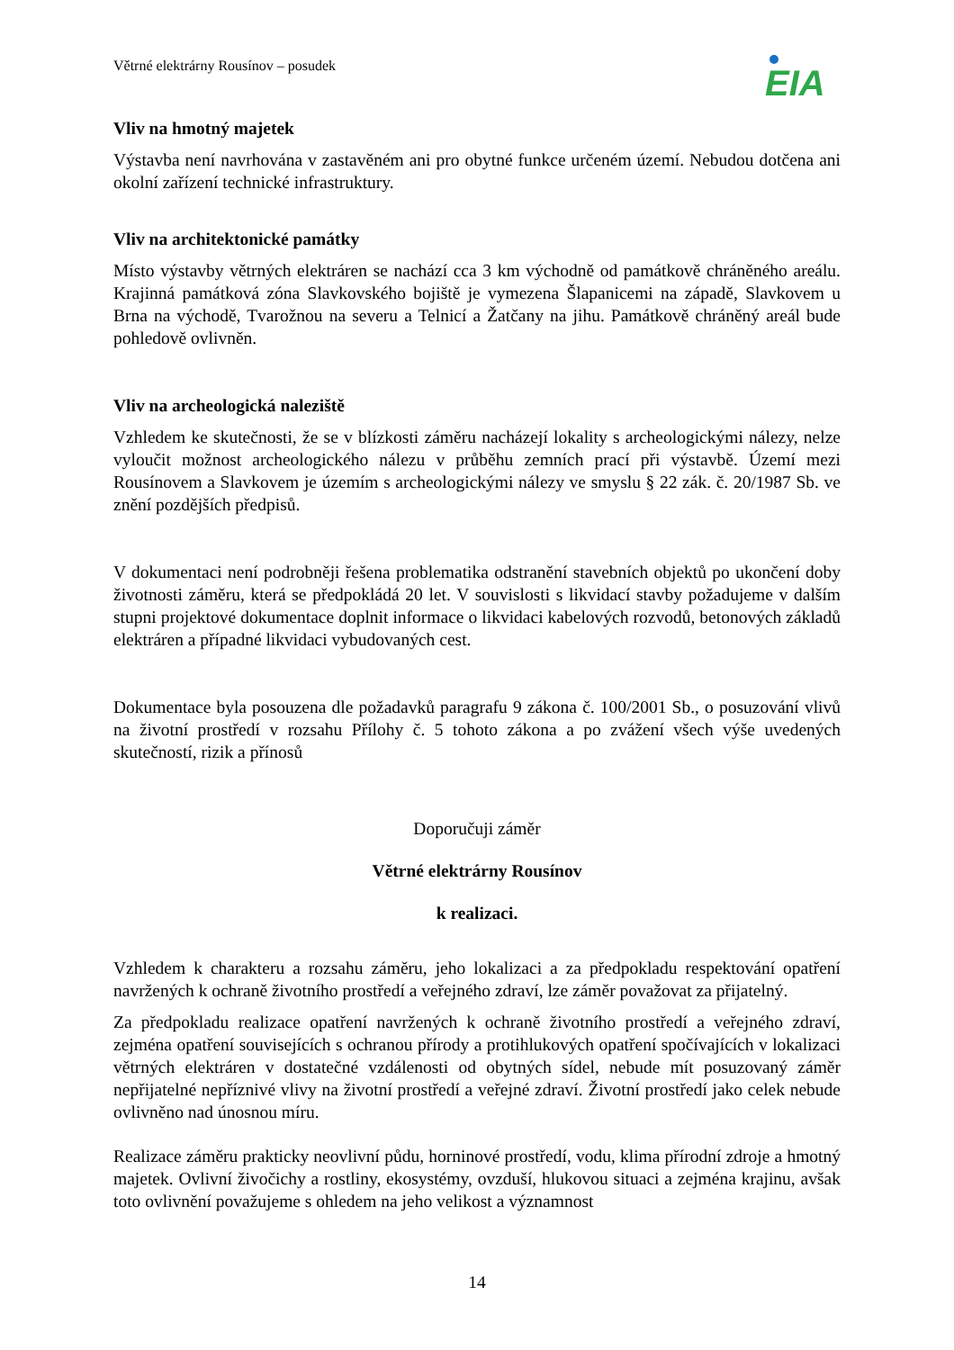Větrné elektrárny Rousínov – posudek
EIA
Vliv na hmotný majetek
Výstavba není navrhována v zastavěném ani pro obytné funkce určeném území. Nebudou dotčena ani okolní zařízení technické infrastruktury.
Vliv na architektonické památky
Místo výstavby větrných elektráren se nachází cca 3 km východně od památkově chráněného areálu. Krajinná památková zóna Slavkovského bojiště je vymezena Šlapanicemi na západě, Slavkovem u Brna na východě, Tvarožnou na severu a Telnicí a Žatčany na jihu. Památkově chráněný areál bude pohledově ovlivněn.
Vliv na archeologická naleziště
Vzhledem ke skutečnosti, že se v blízkosti záměru nacházejí lokality s archeologickými nálezy, nelze vyloučit možnost archeologického nálezu v průběhu zemních prací při výstavbě. Území mezi Rousínovem a Slavkovem je územím s archeologickými nálezy ve smyslu § 22 zák. č. 20/1987 Sb. ve znění pozdějších předpisů.
V dokumentaci není podrobněji řešena problematika odstranění stavebních objektů po ukončení doby životnosti záměru, která se předpokládá 20 let. V souvislosti s likvidací stavby požadujeme v dalším stupni projektové dokumentace doplnit informace o likvidaci kabelových rozvodů, betonových základů elektráren a případné likvidaci vybudovaných cest.
Dokumentace byla posouzena dle požadavků paragrafu 9 zákona č. 100/2001 Sb., o posuzování vlivů na životní prostředí v rozsahu Přílohy č. 5 tohoto zákona a po zvážení všech výše uvedených skutečností, rizik a přínosů
Doporučuji záměr
Větrné elektrárny Rousínov
k realizaci.
Vzhledem k charakteru a rozsahu záměru, jeho lokalizaci a za předpokladu respektování opatření navržených k ochraně životního prostředí a veřejného zdraví, lze záměr považovat za přijatelný.
Za předpokladu realizace opatření navržených k ochraně životního prostředí a veřejného zdraví, zejména opatření souvisejících s ochranou přírody a protihlukových opatření spočívajících v lokalizaci větrných elektráren v dostatečné vzdálenosti od obytných sídel, nebude mít posuzovaný záměr nepřijatelné nepříznivé vlivy na životní prostředí a veřejné zdraví. Životní prostředí jako celek nebude ovlivněno nad únosnou míru.
Realizace záměru prakticky neovlivní půdu, horninové prostředí, vodu, klima přírodní zdroje a hmotný majetek. Ovlivní živočichy a rostliny, ekosystémy, ovzduší, hlukovou situaci a zejména krajinu, avšak toto ovlivnění považujeme s ohledem na jeho velikost a významnost
14